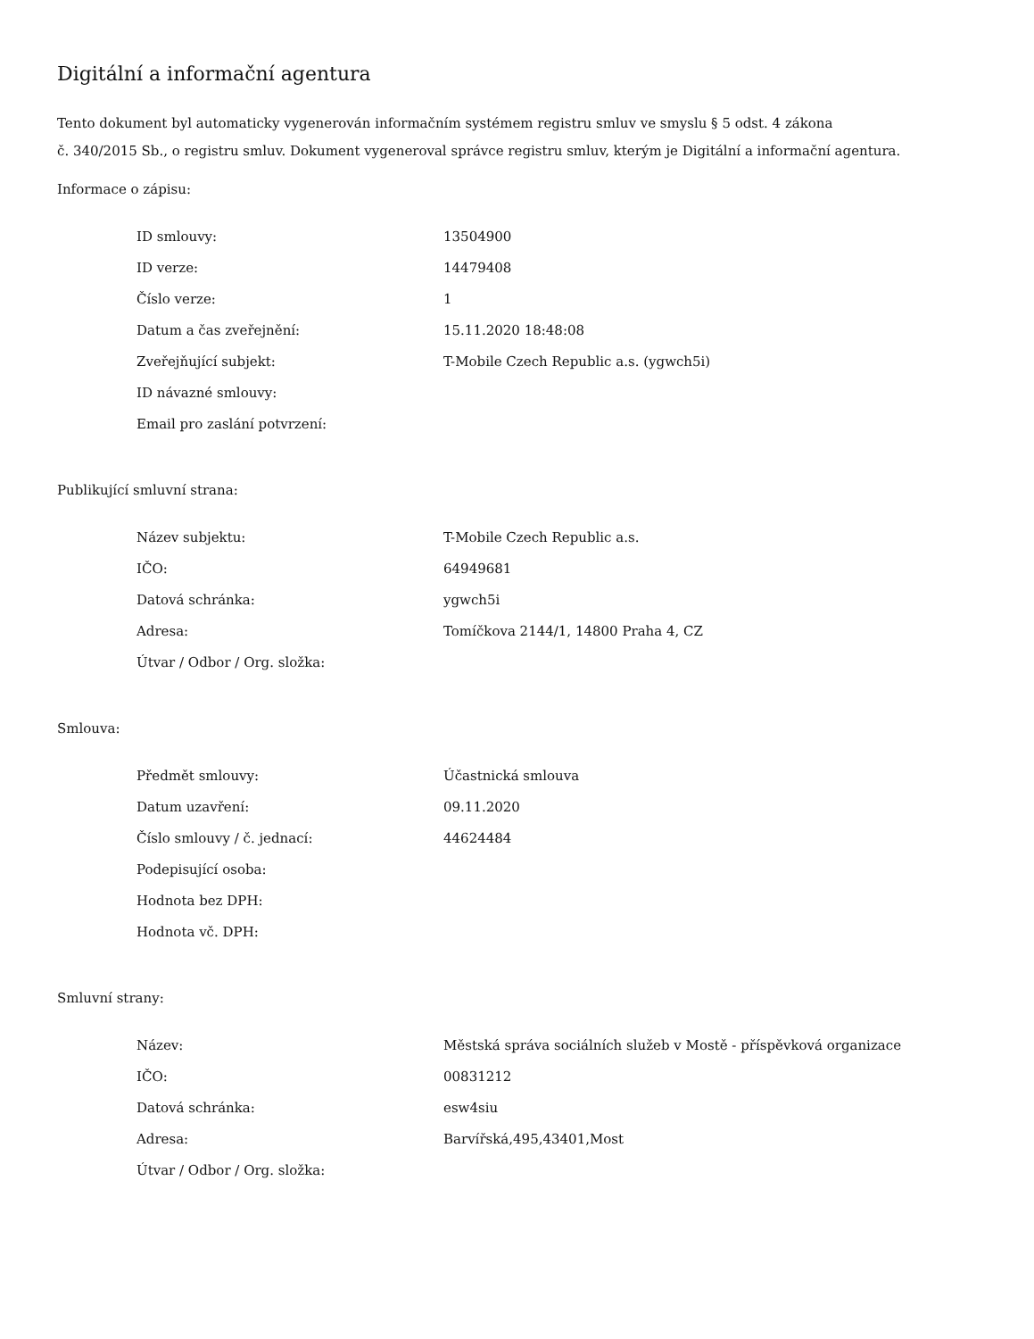Digitální a informační agentura
Tento dokument byl automaticky vygenerován informačním systémem registru smluv ve smyslu § 5 odst. 4 zákona
č. 340/2015 Sb., o registru smluv. Dokument vygeneroval správce registru smluv, kterým je Digitální a informační agentura.
Informace o zápisu:
| ID smlouvy: | 13504900 |
| ID verze: | 14479408 |
| Číslo verze: | 1 |
| Datum a čas zveřejnění: | 15.11.2020 18:48:08 |
| Zveřejňující subjekt: | T-Mobile Czech Republic a.s. (ygwch5i) |
| ID návazné smlouvy: | |
| Email pro zaslání potvrzení: | |
Publikující smluvní strana:
| Název subjektu: | T-Mobile Czech Republic a.s. |
| IČO: | 64949681 |
| Datová schránka: | ygwch5i |
| Adresa: | Tomíčkova 2144/1, 14800 Praha 4, CZ |
| Útvar / Odbor / Org. složka: | |
Smlouva:
| Předmět smlouvy: | Účastnická smlouva |
| Datum uzavření: | 09.11.2020 |
| Číslo smlouvy / č. jednací: | 44624484 |
| Podepisující osoba: | |
| Hodnota bez DPH: | |
| Hodnota vč. DPH: | |
Smluvní strany:
| Název: | Městská správa sociálních služeb v Mostě - příspěvková organizace |
| IČO: | 00831212 |
| Datová schránka: | esw4siu |
| Adresa: | Barvířská,495,43401,Most |
| Útvar / Odbor / Org. složka: | |